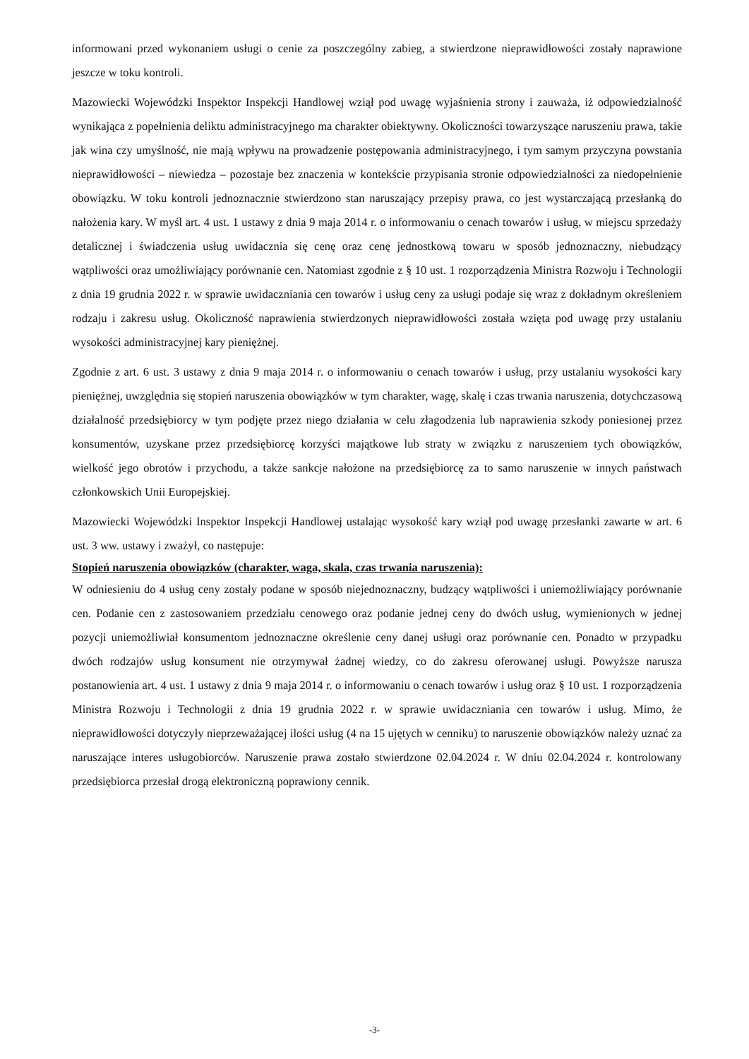informowani przed wykonaniem usługi o cenie za poszczególny zabieg, a stwierdzone nieprawidłowości zostały naprawione jeszcze w toku kontroli.
Mazowiecki Wojewódzki Inspektor Inspekcji Handlowej wziął pod uwagę wyjaśnienia strony i zauważa, iż odpowiedzialność wynikająca z popełnienia deliktu administracyjnego ma charakter obiektywny. Okoliczności towarzyszące naruszeniu prawa, takie jak wina czy umyślność, nie mają wpływu na prowadzenie postępowania administracyjnego, i tym samym przyczyna powstania nieprawidłowości – niewiedza – pozostaje bez znaczenia w kontekście przypisania stronie odpowiedzialności za niedopełnienie obowiązku. W toku kontroli jednoznacznie stwierdzono stan naruszający przepisy prawa, co jest wystarczającą przesłanką do nałożenia kary. W myśl art. 4 ust. 1 ustawy z dnia 9 maja 2014 r. o informowaniu o cenach towarów i usług, w miejscu sprzedaży detalicznej i świadczenia usług uwidacznia się cenę oraz cenę jednostkową towaru w sposób jednoznaczny, niebudzący wątpliwości oraz umożliwiający porównanie cen. Natomiast zgodnie z § 10 ust. 1 rozporządzenia Ministra Rozwoju i Technologii z dnia 19 grudnia 2022 r. w sprawie uwidaczniania cen towarów i usług ceny za usługi podaje się wraz z dokładnym określeniem rodzaju i zakresu usług. Okoliczność naprawienia stwierdzonych nieprawidłowości została wzięta pod uwagę przy ustalaniu wysokości administracyjnej kary pieniężnej.
Zgodnie z art. 6 ust. 3 ustawy z dnia 9 maja 2014 r. o informowaniu o cenach towarów i usług, przy ustalaniu wysokości kary pieniężnej, uwzględnia się stopień naruszenia obowiązków w tym charakter, wagę, skalę i czas trwania naruszenia, dotychczasową działalność przedsiębiorcy w tym podjęte przez niego działania w celu złagodzenia lub naprawienia szkody poniesionej przez konsumentów, uzyskane przez przedsiębiorcę korzyści majątkowe lub straty w związku z naruszeniem tych obowiązków, wielkość jego obrotów i przychodu, a także sankcje nałożone na przedsiębiorcę za to samo naruszenie w innych państwach członkowskich Unii Europejskiej.
Mazowiecki Wojewódzki Inspektor Inspekcji Handlowej ustalając wysokość kary wziął pod uwagę przesłanki zawarte w art. 6 ust. 3 ww. ustawy i zważył, co następuje:
Stopień naruszenia obowiązków (charakter, waga, skala, czas trwania naruszenia):
W odniesieniu do 4 usług ceny zostały podane w sposób niejednoznaczny, budzący wątpliwości i uniemożliwiający porównanie cen. Podanie cen z zastosowaniem przedziału cenowego oraz podanie jednej ceny do dwóch usług, wymienionych w jednej pozycji uniemożliwiał konsumentom jednoznaczne określenie ceny danej usługi oraz porównanie cen. Ponadto w przypadku dwóch rodzajów usług konsument nie otrzymywał żadnej wiedzy, co do zakresu oferowanej usługi. Powyższe narusza postanowienia art. 4 ust. 1 ustawy z dnia 9 maja 2014 r. o informowaniu o cenach towarów i usług oraz § 10 ust. 1 rozporządzenia Ministra Rozwoju i Technologii z dnia 19 grudnia 2022 r. w sprawie uwidaczniania cen towarów i usług. Mimo, że nieprawidłowości dotyczyły nieprzeważającej ilości usług (4 na 15 ujętych w cenniku) to naruszenie obowiązków należy uznać za naruszające interes usługobiorców. Naruszenie prawa zostało stwierdzone 02.04.2024 r. W dniu 02.04.2024 r. kontrolowany przedsiębiorca przesłał drogą elektroniczną poprawiony cennik.
-3-